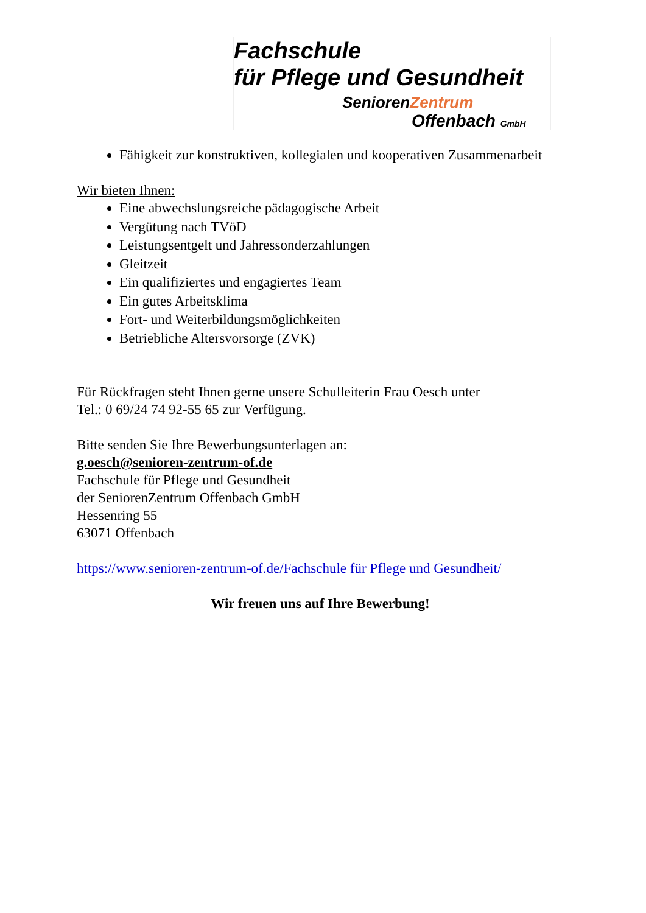Fachschule
für Pflege und Gesundheit
SeniorenZentrum
Offenbach GmbH
Fähigkeit zur konstruktiven, kollegialen und kooperativen Zusammenarbeit
Wir bieten Ihnen:
Eine abwechslungsreiche pädagogische Arbeit
Vergütung nach TVöD
Leistungsentgelt und Jahressonderzahlungen
Gleitzeit
Ein qualifiziertes und engagiertes Team
Ein gutes Arbeitsklima
Fort- und Weiterbildungsmöglichkeiten
Betriebliche Altersvorsorge (ZVK)
Für Rückfragen steht Ihnen gerne unsere Schulleiterin Frau Oesch unter
Tel.: 0 69/24 74 92-55 65 zur Verfügung.
Bitte senden Sie Ihre Bewerbungsunterlagen an:
g.oesch@senioren-zentrum-of.de
Fachschule für Pflege und Gesundheit
der SeniorenZentrum Offenbach GmbH
Hessenring 55
63071 Offenbach
https://www.senioren-zentrum-of.de/Fachschule für Pflege und Gesundheit/
Wir freuen uns auf Ihre Bewerbung!